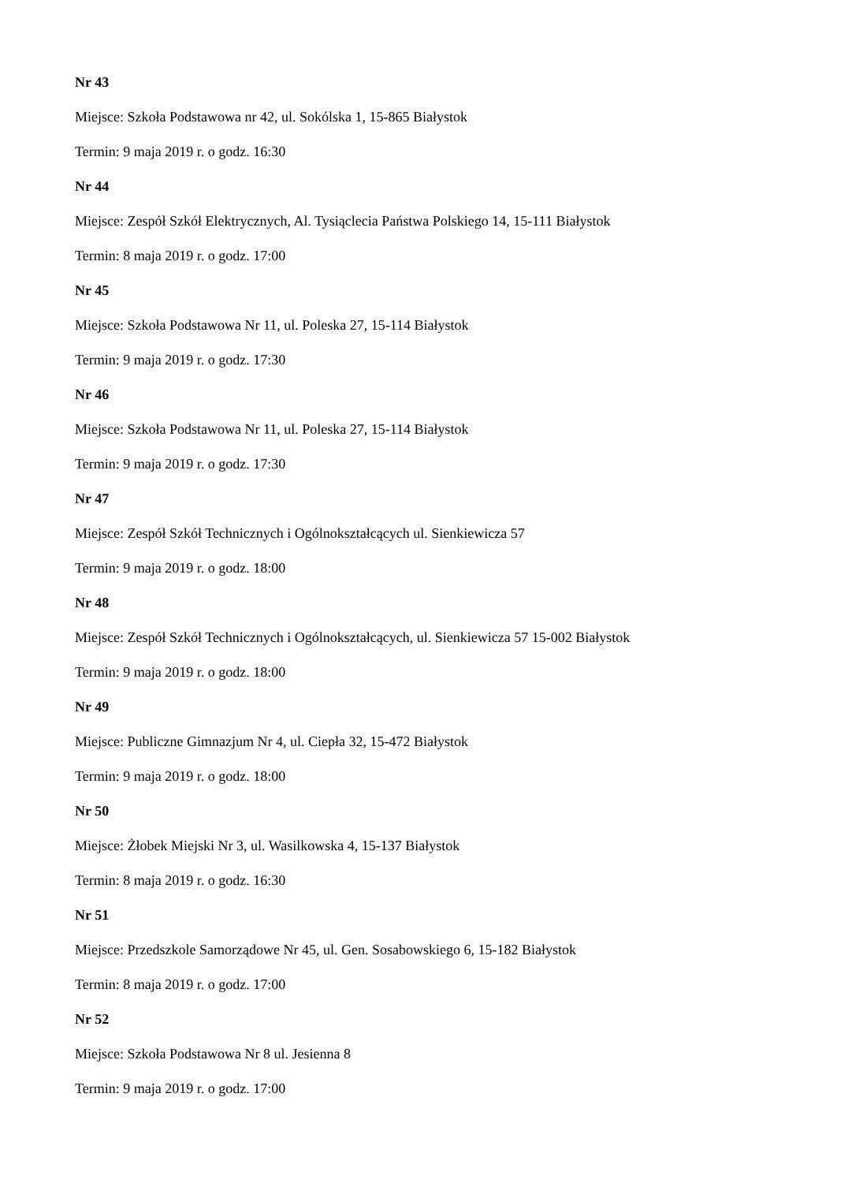Nr 43
Miejsce: Szkoła Podstawowa nr 42, ul. Sokólska 1, 15-865 Białystok
Termin: 9 maja 2019 r. o godz. 16:30
Nr 44
Miejsce: Zespół Szkół Elektrycznych, Al. Tysiąclecia Państwa Polskiego 14, 15-111 Białystok
Termin: 8 maja 2019 r. o godz. 17:00
Nr 45
Miejsce: Szkoła Podstawowa Nr 11, ul. Poleska 27, 15-114 Białystok
Termin: 9 maja 2019 r. o godz. 17:30
Nr 46
Miejsce: Szkoła Podstawowa Nr 11, ul. Poleska 27, 15-114 Białystok
Termin: 9 maja 2019 r. o godz. 17:30
Nr 47
Miejsce: Zespół Szkół Technicznych i Ogólnokształcących ul. Sienkiewicza 57
Termin: 9 maja 2019 r. o godz. 18:00
Nr 48
Miejsce: Zespół Szkół Technicznych i Ogólnokształcących, ul. Sienkiewicza 57 15-002 Białystok
Termin: 9 maja 2019 r. o godz. 18:00
Nr 49
Miejsce: Publiczne Gimnazjum Nr 4, ul. Ciepła 32, 15-472 Białystok
Termin: 9 maja 2019 r. o godz. 18:00
Nr 50
Miejsce: Żłobek Miejski Nr 3, ul. Wasilkowska 4, 15-137 Białystok
Termin: 8 maja 2019 r. o godz. 16:30
Nr 51
Miejsce: Przedszkole Samorządowe Nr 45, ul. Gen. Sosabowskiego 6, 15-182 Białystok
Termin: 8 maja 2019 r. o godz. 17:00
Nr 52
Miejsce: Szkoła Podstawowa Nr 8 ul. Jesienna 8
Termin: 9 maja 2019 r. o godz. 17:00